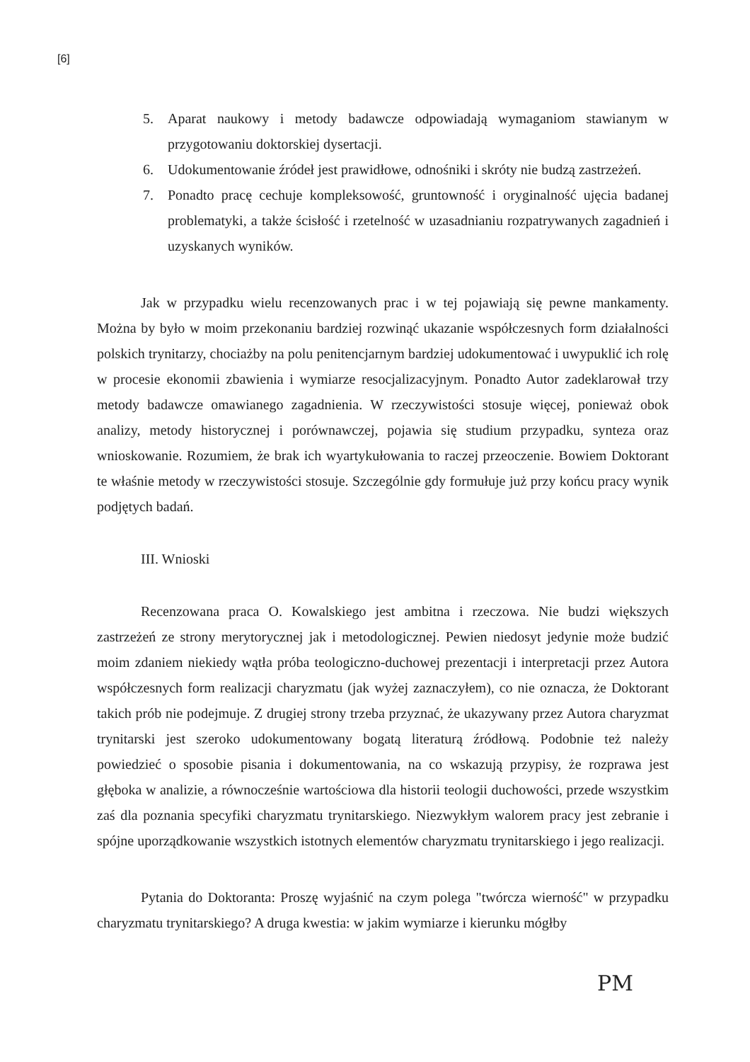[6]
5. Aparat naukowy i metody badawcze odpowiadają wymaganiom stawianym w przygotowaniu doktorskiej dysertacji.
6. Udokumentowanie źródeł jest prawidłowe, odnośniki i skróty nie budzą zastrzeżeń.
7. Ponadto pracę cechuje kompleksowość, gruntowność i oryginalność ujęcia badanej problematyki, a także ścisłość i rzetelność w uzasadnianiu rozpatrywanych zagadnień i uzyskanych wyników.
Jak w przypadku wielu recenzowanych prac i w tej pojawiają się pewne mankamenty. Można by było w moim przekonaniu bardziej rozwinąć ukazanie współczesnych form działalności polskich trynitarzy, chociażby na polu penitencjarnym bardziej udokumentować i uwypuklić ich rolę w procesie ekonomii zbawienia i wymiarze resocjalizacyjnym. Ponadto Autor zadeklarował trzy metody badawcze omawianego zagadnienia. W rzeczywistości stosuje więcej, ponieważ obok analizy, metody historycznej i porównawczej, pojawia się studium przypadku, synteza oraz wnioskowanie. Rozumiem, że brak ich wyartykułowania to raczej przeoczenie. Bowiem Doktorant te właśnie metody w rzeczywistości stosuje. Szczególnie gdy formułuje już przy końcu pracy wynik podjętych badań.
III. Wnioski
Recenzowana praca O. Kowalskiego jest ambitna i rzeczowa. Nie budzi większych zastrzeżeń ze strony merytorycznej jak i metodologicznej. Pewien niedosyt jedynie może budzić moim zdaniem niekiedy wątła próba teologiczno-duchowej prezentacji i interpretacji przez Autora współczesnych form realizacji charyzmatu (jak wyżej zaznaczyłem), co nie oznacza, że Doktorant takich prób nie podejmuje. Z drugiej strony trzeba przyznać, że ukazywany przez Autora charyzmat trynitarski jest szeroko udokumentowany bogatą literaturą źródłową. Podobnie też należy powiedzieć o sposobie pisania i dokumentowania, na co wskazują przypisy, że rozprawa jest głęboka w analizie, a równocześnie wartościowa dla historii teologii duchowości, przede wszystkim zaś dla poznania specyfiki charyzmatu trynitarskiego. Niezwykłym walorem pracy jest zebranie i spójne uporządkowanie wszystkich istotnych elementów charyzmatu trynitarskiego i jego realizacji.
Pytania do Doktoranta: Proszę wyjaśnić na czym polega "twórcza wierność" w przypadku charyzmatu trynitarskiego? A druga kwestia: w jakim wymiarze i kierunku mógłby
PM